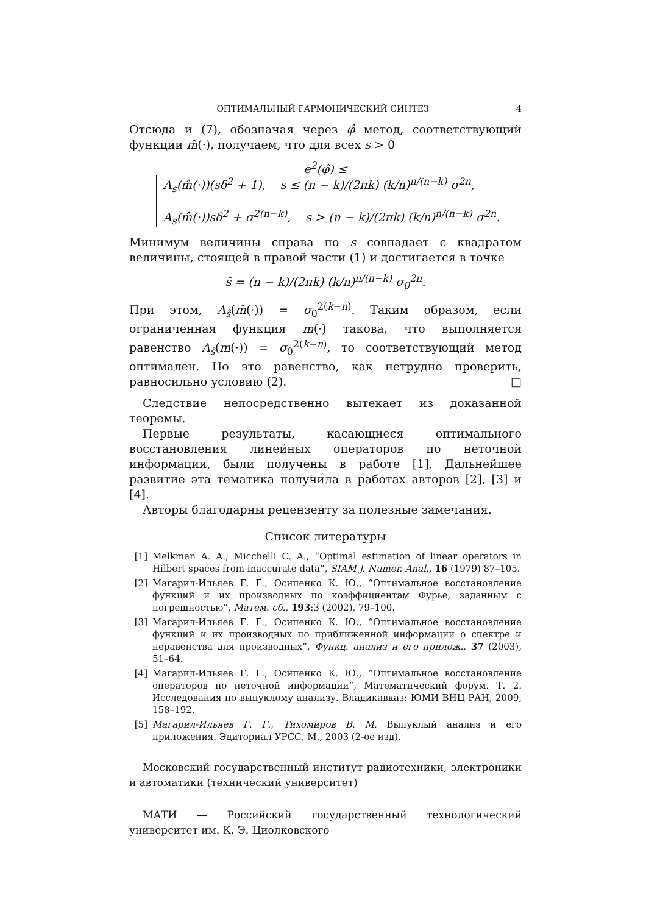ОПТИМАЛЬНЫЙ ГАРМОНИЧЕСКИЙ СИНТЕЗ 4
Отсюда и (7), обозначая через φ̂ метод, соответствующий функции m̂(·), получаем, что для всех s > 0
e<sup>2</sup>(φ̂) ≤ A<sub>s</sub>(m̂(·))(sδ<sup>2</sup> + 1), s ≤ (n − k)/(2πk) (k/n)<sup>n/(n−k)</sup> σ<sup>2n</sup>,
A<sub>s</sub>(m̂(·))sδ<sup>2</sup> + σ<sup>2(n−k)</sup>, s > (n − k)/(2πk) (k/n)<sup>n/(n−k)</sup> σ<sup>2n</sup>.
Минимум величины справа по s совпадает с квадратом величины, стоящей в правой части (1) и достигается в точке
ŝ = (n − k)/(2πk) (k/n)<sup>n/(n−k)</sup> σ<sub>0</sub><sup>2n</sup>.
При этом, A<sub>ŝ</sub>(m̂(·)) = σ<sub>0</sub><sup>2(k−n)</sup>. Таким образом, если ограниченная функция m(·) такова, что выполняется равенство A<sub>ŝ</sub>(m(·)) = σ<sub>0</sub><sup>2(k−n)</sup>, то соответствующий метод оптимален. Но это равенство, как нетрудно проверить, равносильно условию (2). □
Следствие непосредственно вытекает из доказанной теоремы.
Первые результаты, касающиеся оптимального восстановления линейных операторов по неточной информации, были получены в работе [1]. Дальнейшее развитие эта тематика получила в работах авторов [2], [3] и [4].
Авторы благодарны рецензенту за полезные замечания.
Список литературы
[1] Melkman A. A., Micchelli C. A., “Optimal estimation of linear operators in Hilbert spaces from inaccurate data”, SIAM J. Numer. Anal., 16 (1979) 87–105.
[2] Магарил-Ильяев Г. Г., Осипенко К. Ю., “Оптимальное восстановление функций и их производных по коэффициентам Фурье, заданным с погрешностью”, Матем. сб., 193:3 (2002), 79–100.
[3] Магарил-Ильяев Г. Г., Осипенко К. Ю., “Оптимальное восстановление функций и их производных по приближенной информации о спектре и неравенства для производных”, Функц. анализ и его прилож., 37 (2003), 51–64.
[4] Магарил-Ильяев Г. Г., Осипенко К. Ю., “Оптимальное восстановление операторов по неточной информации”, Математический форум. Т. 2. Исследования по выпуклому анализу. Владикавказ: ЮМИ ВНЦ РАН, 2009, 158–192.
[5] Магарил-Ильяев Г. Г., Тихомиров В. М. Выпуклый анализ и его приложения. Эдиториал УРСС, М., 2003 (2-ое изд).
Московский государственный институт радиотехники, электроники и автоматики (технический университет)
МАТИ — Российский государственный технологический университет им. К. Э. Циолковского